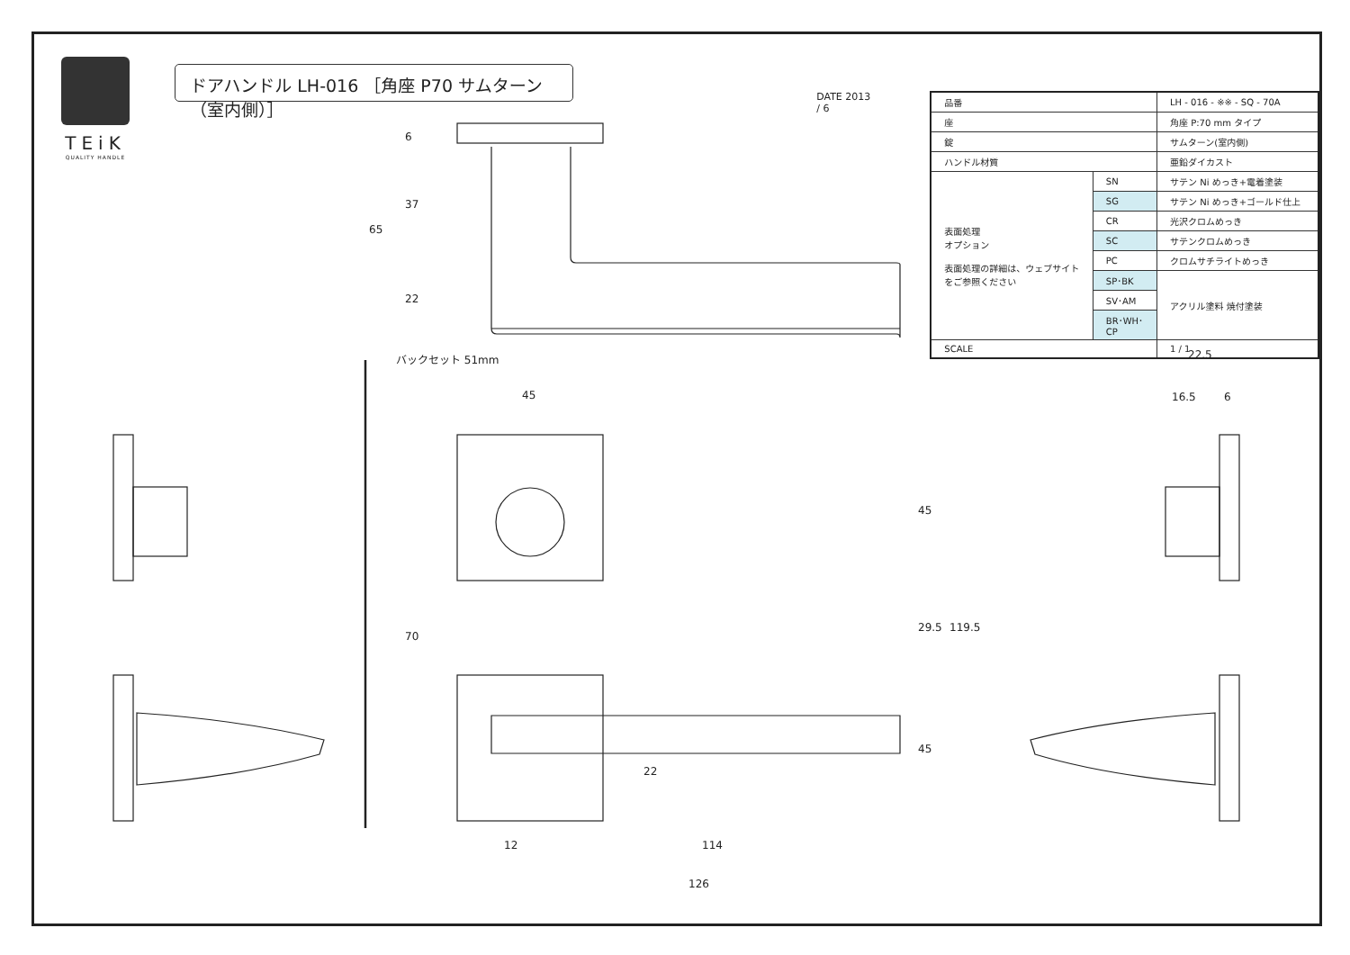TEiK
QUALITY HANDLE
ドアハンドル LH-016 ［角座 P70 サムターン（室内側）］
DATE 2013 / 6
| 品番 | | LH - 016 - ※※ - SQ - 70A |
| 座 | | 角座 P:70 mm タイプ |
| 錠 | | サムターン(室内側) |
| ハンドル材質 | | 亜鉛ダイカスト |
| 表面処理 オプション 表面処理の詳細は、ウェブサイトをご参照ください | SN | サテン Ni めっき+電着塗装 |
| | SG | サテン Ni めっき+ゴールド仕上 |
| | CR | 光沢クロムめっき |
| | SC | サテンクロムめっき |
| | PC | クロムサチライトめっき |
| | SP･BK | アクリル塗料 焼付塗装 |
| | SV･AM | |
| | BR･WH･CP | |
| SCALE | | 1 / 1 |
65
6
37
22
バックセット 51mm
45
22.5
16.5 6
45
29.5 119.5
70
45
22
12 114
126